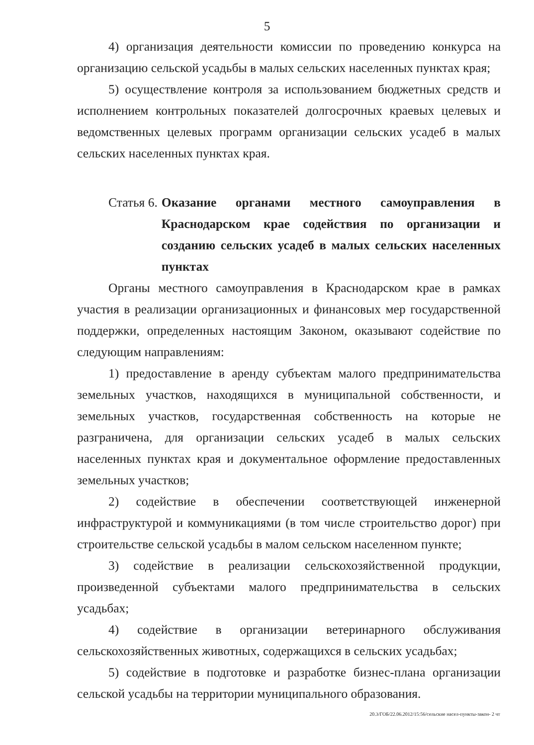5
4) организация деятельности комиссии по проведению конкурса на организацию сельской усадьбы в малых сельских населенных пунктах края;
5) осуществление контроля за использованием бюджетных средств и исполнением контрольных показателей долгосрочных краевых целевых и ведомственных целевых программ организации сельских усадеб в малых сельских населенных пунктах края.
Статья 6. Оказание органами местного самоуправления в Краснодарском крае содействия по организации и созданию сельских усадеб в малых сельских населенных пунктах
Органы местного самоуправления в Краснодарском крае в рамках участия в реализации организационных и финансовых мер государственной поддержки, определенных настоящим Законом, оказывают содействие по следующим направлениям:
1) предоставление в аренду субъектам малого предпринимательства земельных участков, находящихся в муниципальной собственности, и земельных участков, государственная собственность на которые не разграничена, для организации сельских усадеб в малых сельских населенных пунктах края и документальное оформление предоставленных земельных участков;
2) содействие в обеспечении соответствующей инженерной инфраструктурой и коммуникациями (в том числе строительство дорог) при строительстве сельской усадьбы в малом сельском населенном пункте;
3) содействие в реализации сельскохозяйственной продукции, произведенной субъектами малого предпринимательства в сельских усадьбах;
4) содействие в организации ветеринарного обслуживания сельскохозяйственных животных, содержащихся в сельских усадьбах;
5) содействие в подготовке и разработке бизнес-плана организации сельской усадьбы на территории муниципального образования.
20.3/ГОБ/22.06.2012/15:56/сельские насел-пункты-закон- 2 чт